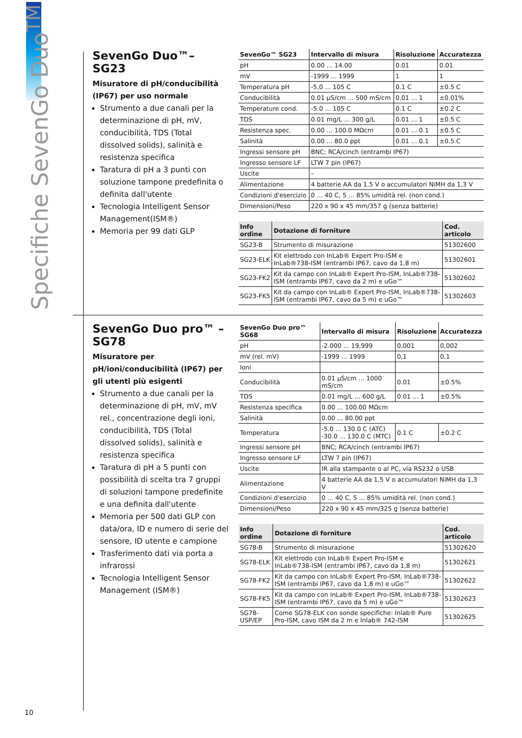Specifiche SevenGo Duo<sup>TM</sup>
SevenGo Duo™– SG23
Misuratore di pH/conducibilità (IP67) per uso normale
Strumento a due canali per la determinazione di pH, mV, conducibilità, TDS (Total dissolved solids), salinità e resistenza specifica
Taratura di pH a 3 punti con soluzione tampone predefinita o definita dall'utente
Tecnologia Intelligent Sensor Management(ISM®)
Memoria per 99 dati GLP
| SevenGo™ SG23 | Intervallo di misura | Risoluzione | Accuratezza |
| --- | --- | --- | --- |
| pH | 0.00 ... 14.00 | 0.01 | 0.01 |
| mV | -1999 ... 1999 | 1 | 1 |
| Temperatura pH | -5,0 ... 105 C | 0.1 C | ±0.5 C |
| Conducibilità | 0.01 µS/cm ... 500 mS/cm | 0.01 ... 1 | ±0.01% |
| Temperature cond. | -5.0 ... 105 C | 0.1 C | ±0.2 C |
| TDS | 0.01 mg/L ... 300 g/L | 0.01 ... 1 | ±0.5 C |
| Resistenza spec. | 0.00 ... 100.0 MΩcm | 0.01 ... 0.1 | ±0.5 C |
| Salinità | 0.00 ... 80.0 ppt | 0.01 ... 0.1 | ±0.5 C |
| Ingressi sensore pH | BNC; RCA/cinch (entrambi IP67) | | |
| Ingresso sensore LF | LTW 7 pin (IP67) | | |
| Uscite | – | | |
| Alimentazione | 4 batterie AA da 1,5 V o accumulatori NiMH da 1,3 V | | |
| Condizioni d'esercizio | 0 ... 40 C, 5 ... 85% umidità rel. (non cond.) | | |
| Dimensioni/Peso | 220 x 90 x 45 mm/357 g (senza batterie) | | |
| Info ordine | Dotazione di forniture | Cod. articolo |
| --- | --- | --- |
| SG23-B | Strumento di misurazione | 51302600 |
| SG23-ELK | Kit elettrodo con InLab® Expert Pro-ISM e InLab®738-ISM (entrambi IP67, cavo da 1,8 m) | 51302601 |
| SG23-FK2 | Kit da campo con InLab® Expert Pro-ISM, InLab®738-ISM (entrambi IP67, cavo da 2 m) e uGo™ | 51302602 |
| SG23-FK5 | Kit da campo con InLab® Expert Pro-ISM, InLab®738-ISM (entrambi IP67, cavo da 5 m) e uGo™ | 51302603 |
SevenGo Duo pro™ – SG78
Misuratore per pH/ioni/conducibilità (IP67) per gli utenti più esigenti
Strumento a due canali per la determinazione di pH, mV, mV rel., concentrazione degli ioni, conducibilità, TDS (Total dissolved solids), salinità e resistenza specifica
Taratura di pH a 5 punti con possibilità di scelta tra 7 gruppi di soluzioni tampone predefinite e una definita dall'utente
Memoria per 500 dati GLP con data/ora, ID e numero di serie del sensore, ID utente e campione
Trasferimento dati via porta a infrarossi
Tecnologia Intelligent Sensor Management (ISM®)
| SevenGo Duo pro™ SG68 | Intervallo di misura | Risoluzione | Accuratezza |
| --- | --- | --- | --- |
| pH | -2.000 ... 19,999 | 0,001 | 0,002 |
| mV (rel. mV) | -1999 ... 1999 | 0,1 | 0,1 |
| Ioni | | | |
| Conducibilità | 0.01 µS/cm ... 1000 mS/cm | 0.01 | ±0.5% |
| TDS | 0.01 mg/L ... 600 g/L | 0.01 ... 1 | ±0.5% |
| Resistenza specifica | 0.00 ... 100.00 MΩcm | | |
| Salinità | 0.00 ... 80.00 ppt | | |
| Temperatura | -5.0 ... 130.0 C (ATC) -30.0 ... 130.0 C (MTC) | 0.1 C | ±0.2 C |
| Ingressi sensore pH | BNC; RCA/cinch (entrambi IP67) | | |
| Ingresso sensore LF | LTW 7 pin (IP67) | | |
| Uscite | IR alla stampante o al PC, via RS232 o USB | | |
| Alimentazione | 4 batterie AA da 1,5 V o accumulatori NiMH da 1,3 V | | |
| Condizioni d'esercizio | 0 ... 40 C, 5 ... 85% umidità rel. (non cond.) | | |
| Dimensioni/Peso | 220 x 90 x 45 mm/325 g (senza batterie) | | |
| Info ordine | Dotazione di forniture | Cod. articolo |
| --- | --- | --- |
| SG78-B | Strumento di misurazione | 51302620 |
| SG78-ELK | Kit elettrodo con InLab® Expert Pro-ISM e InLab®738-ISM (entrambi IP67, cavo da 1,8 m) | 51302621 |
| SG78-FK2 | Kit da campo con InLab® Expert Pro-ISM, InLab®738-ISM (entrambi IP67, cavo da 1,8 m) e uGo™ | 51302622 |
| SG78-FK5 | Kit da campo con InLab® Expert Pro-ISM, InLab®738-ISM (entrambi IP67, cavo da 5 m) e uGo™ | 51302623 |
| SG78-USP/EP | Come SG78-ELK con sonde specifiche: Inlab® Pure Pro-ISM, cavo ISM da 2 m e Inlab® 742-ISM | 51302625 |
10